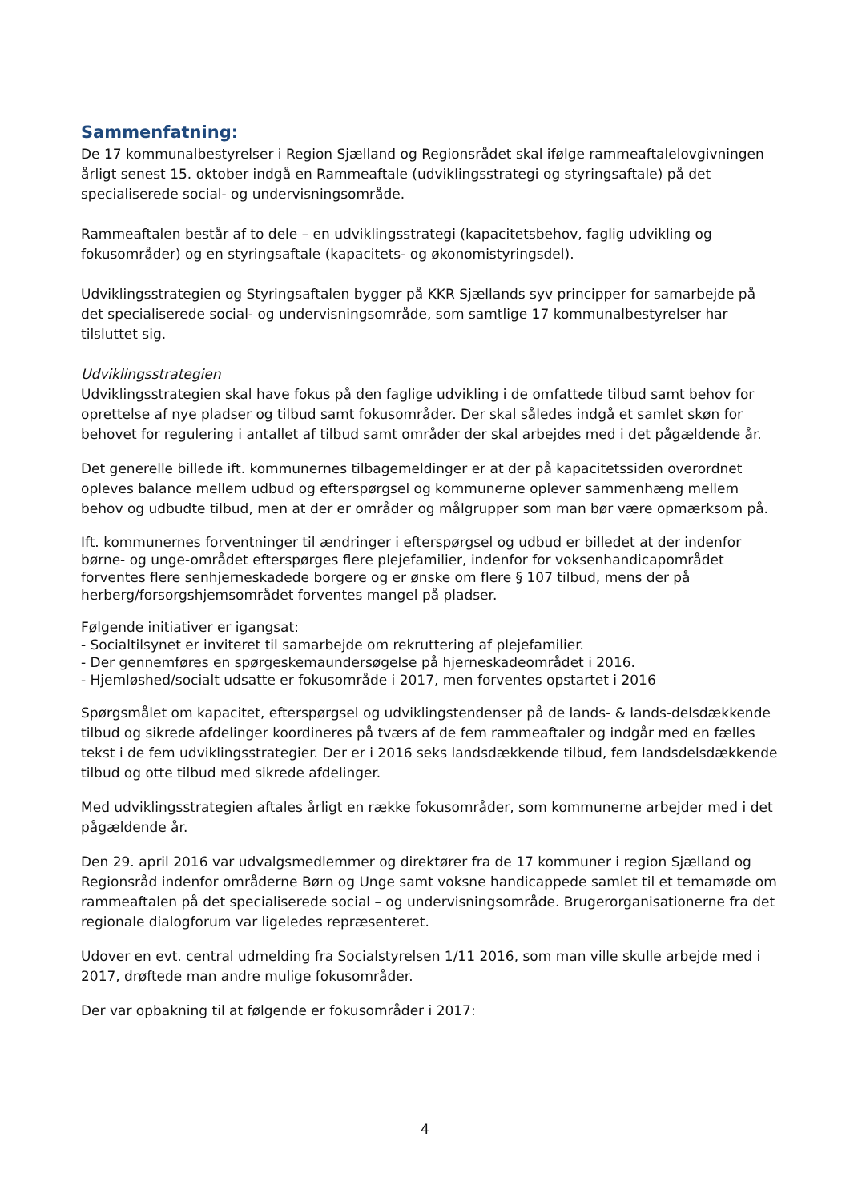Sammenfatning:
De 17 kommunalbestyrelser i Region Sjælland og Regionsrådet skal ifølge rammeaftalelovgivningen årligt senest 15. oktober indgå en Rammeaftale (udviklingsstrategi og styringsaftale) på det specialiserede social- og undervisningsområde.
Rammeaftalen består af to dele – en udviklingsstrategi (kapacitetsbehov, faglig udvikling og fokusområder) og en styringsaftale (kapacitets- og økonomistyringsdel).
Udviklingsstrategien og Styringsaftalen bygger på KKR Sjællands syv principper for samarbejde på det specialiserede social- og undervisningsområde, som samtlige 17 kommunalbestyrelser har tilsluttet sig.
Udviklingsstrategien
Udviklingsstrategien skal have fokus på den faglige udvikling i de omfattede tilbud samt behov for oprettelse af nye pladser og tilbud samt fokusområder. Der skal således indgå et samlet skøn for behovet for regulering i antallet af tilbud samt områder der skal arbejdes med i det pågældende år.
Det generelle billede ift. kommunernes tilbagemeldinger er at der på kapacitetssiden overordnet opleves balance mellem udbud og efterspørgsel og kommunerne oplever sammenhæng mellem behov og udbudte tilbud, men at der er områder og målgrupper som man bør være opmærksom på.
Ift. kommunernes forventninger til ændringer i efterspørgsel og udbud er billedet at der indenfor børne- og unge-området efterspørges flere plejefamilier, indenfor for voksenhandicapområdet forventes flere senhjerneskadede borgere og er ønske om flere § 107 tilbud, mens der på herberg/forsorgshjemsområdet forventes mangel på pladser.
Følgende initiativer er igangsat:
- Socialtilsynet er inviteret til samarbejde om rekruttering af plejefamilier.
- Der gennemføres en spørgeskemaundersøgelse på hjerneskadeområdet i 2016.
- Hjemløshed/socialt udsatte er fokusområde i 2017, men forventes opstartet i 2016
Spørgsmålet om kapacitet, efterspørgsel og udviklingstendenser på de lands- & lands-delsdækkende tilbud og sikrede afdelinger koordineres på tværs af de fem rammeaftaler og indgår med en fælles tekst i de fem udviklingsstrategier. Der er i 2016 seks landsdækkende tilbud, fem landsdelsdækkende tilbud og otte tilbud med sikrede afdelinger.
Med udviklingsstrategien aftales årligt en række fokusområder, som kommunerne arbejder med i det pågældende år.
Den 29. april 2016 var udvalgsmedlemmer og direktører fra de 17 kommuner i region Sjælland og Regionsråd indenfor områderne Børn og Unge samt voksne handicappede samlet til et temamøde om rammeaftalen på det specialiserede social – og undervisningsområde. Brugerorganisationerne fra det regionale dialogforum var ligeledes repræsenteret.
Udover en evt. central udmelding fra Socialstyrelsen 1/11 2016, som man ville skulle arbejde med i 2017, drøftede man andre mulige fokusområder.
Der var opbakning til at følgende er fokusområder i 2017:
4